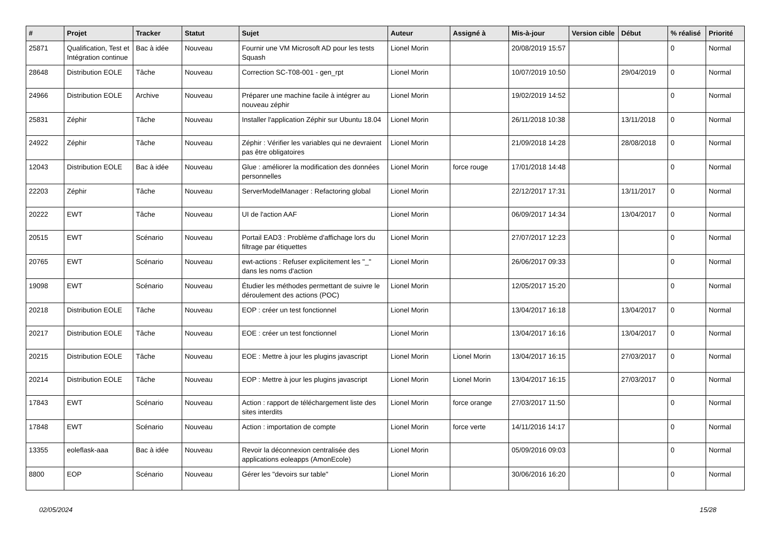| # | Projet | Tracker | Statut | Sujet | Auteur | Assigné à | Mis-à-jour | Version cible | Début | % réalisé | Priorité |
| --- | --- | --- | --- | --- | --- | --- | --- | --- | --- | --- | --- |
| 25871 | Qualification, Test et Intégration continue | Bac à idée | Nouveau | Fournir une VM Microsoft AD pour les tests Squash | Lionel Morin | | 20/08/2019 15:57 | | | 0 | Normal |
| 28648 | Distribution EOLE | Tâche | Nouveau | Correction SC-T08-001 - gen_rpt | Lionel Morin | | 10/07/2019 10:50 | | 29/04/2019 | 0 | Normal |
| 24966 | Distribution EOLE | Archive | Nouveau | Préparer une machine facile à intégrer au nouveau zéphir | Lionel Morin | | 19/02/2019 14:52 | | | 0 | Normal |
| 25831 | Zéphir | Tâche | Nouveau | Installer l'application Zéphir sur Ubuntu 18.04 | Lionel Morin | | 26/11/2018 10:38 | | 13/11/2018 | 0 | Normal |
| 24922 | Zéphir | Tâche | Nouveau | Zéphir : Vérifier les variables qui ne devraient pas être obligatoires | Lionel Morin | | 21/09/2018 14:28 | | 28/08/2018 | 0 | Normal |
| 12043 | Distribution EOLE | Bac à idée | Nouveau | Glue : améliorer la modification des données personnelles | Lionel Morin | force rouge | 17/01/2018 14:48 | | | 0 | Normal |
| 22203 | Zéphir | Tâche | Nouveau | ServerModelManager : Refactoring global | Lionel Morin | | 22/12/2017 17:31 | | 13/11/2017 | 0 | Normal |
| 20222 | EWT | Tâche | Nouveau | UI de l'action AAF | Lionel Morin | | 06/09/2017 14:34 | | 13/04/2017 | 0 | Normal |
| 20515 | EWT | Scénario | Nouveau | Portail EAD3 : Problème d'affichage lors du filtrage par étiquettes | Lionel Morin | | 27/07/2017 12:23 | | | 0 | Normal |
| 20765 | EWT | Scénario | Nouveau | ewt-actions : Refuser explicitement les "_" dans les noms d'action | Lionel Morin | | 26/06/2017 09:33 | | | 0 | Normal |
| 19098 | EWT | Scénario | Nouveau | Étudier les méthodes permettant de suivre le déroulement des actions (POC) | Lionel Morin | | 12/05/2017 15:20 | | | 0 | Normal |
| 20218 | Distribution EOLE | Tâche | Nouveau | EOP : créer un test fonctionnel | Lionel Morin | | 13/04/2017 16:18 | | 13/04/2017 | 0 | Normal |
| 20217 | Distribution EOLE | Tâche | Nouveau | EOE : créer un test fonctionnel | Lionel Morin | | 13/04/2017 16:16 | | 13/04/2017 | 0 | Normal |
| 20215 | Distribution EOLE | Tâche | Nouveau | EOE : Mettre à jour les plugins javascript | Lionel Morin | Lionel Morin | 13/04/2017 16:15 | | 27/03/2017 | 0 | Normal |
| 20214 | Distribution EOLE | Tâche | Nouveau | EOP : Mettre à jour les plugins javascript | Lionel Morin | Lionel Morin | 13/04/2017 16:15 | | 27/03/2017 | 0 | Normal |
| 17843 | EWT | Scénario | Nouveau | Action : rapport de téléchargement liste des sites interdits | Lionel Morin | force orange | 27/03/2017 11:50 | | | 0 | Normal |
| 17848 | EWT | Scénario | Nouveau | Action : importation de compte | Lionel Morin | force verte | 14/11/2016 14:17 | | | 0 | Normal |
| 13355 | eoleflask-aaa | Bac à idée | Nouveau | Revoir la déconnexion centralisée des applications eoleapps (AmonEcole) | Lionel Morin | | 05/09/2016 09:03 | | | 0 | Normal |
| 8800 | EOP | Scénario | Nouveau | Gérer les "devoirs sur table" | Lionel Morin | | 30/06/2016 16:20 | | | 0 | Normal |
02/05/2024 15/28